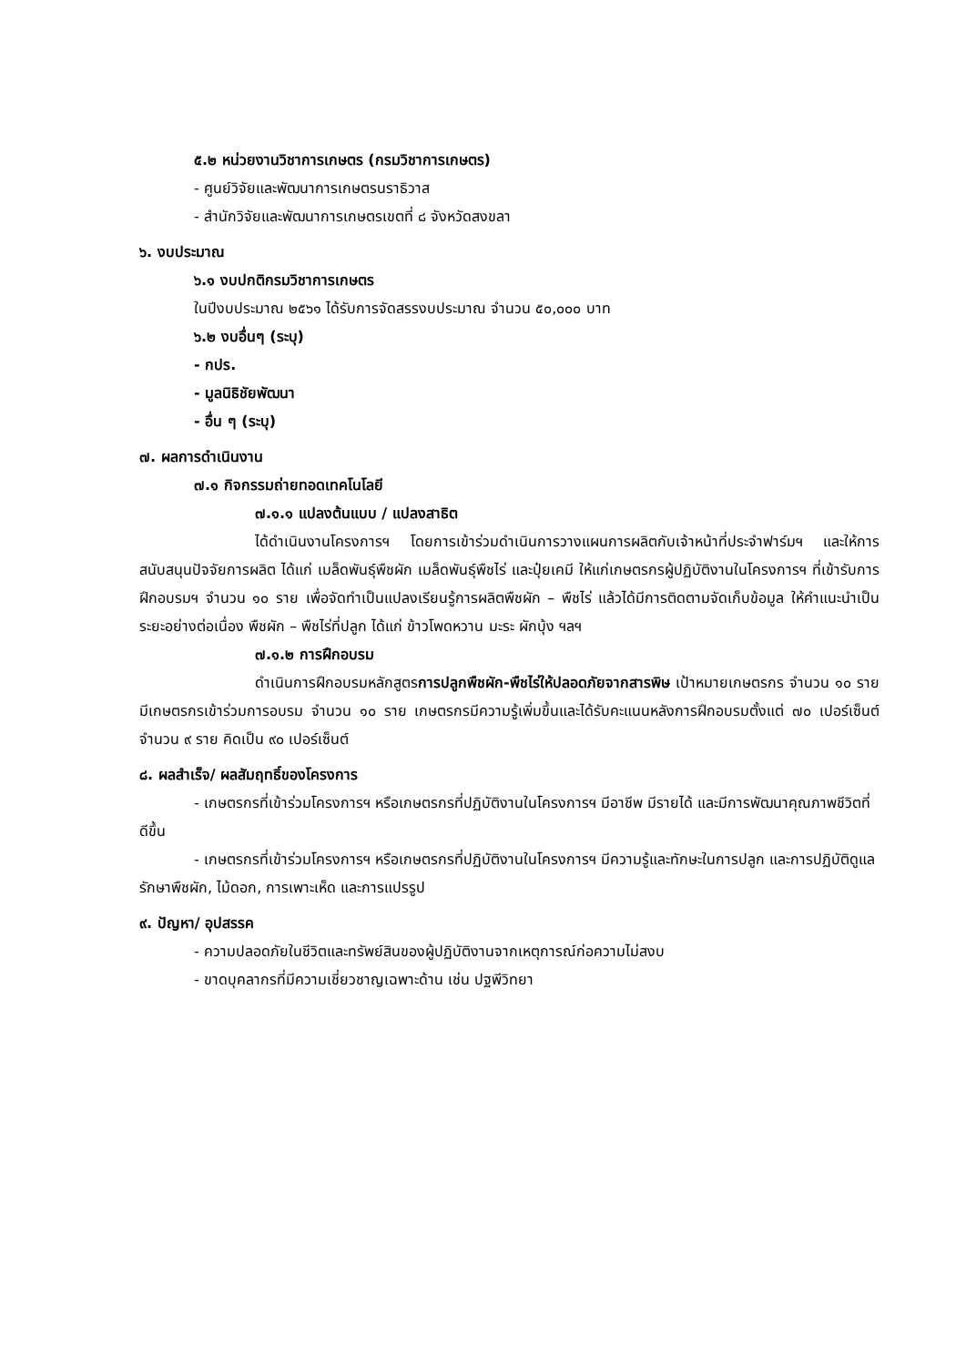๕.๒ หน่วยงานวิชาการเกษตร (กรมวิชาการเกษตร)
- ศูนย์วิจัยและพัฒนาการเกษตรนราธิวาส
- สำนักวิจัยและพัฒนาการเกษตรเขตที่ ๘ จังหวัดสงขลา
๖. งบประมาณ
๖.๑ งบปกติกรมวิชาการเกษตร
ในปีงบประมาณ ๒๕๖๑ ได้รับการจัดสรรงบประมาณ จำนวน ๕๐,๐๐๐ บาท
๖.๒ งบอื่นๆ (ระบุ)
- กปร.
- มูลนิธิชัยพัฒนา
- อื่น ๆ (ระบุ)
๗. ผลการดำเนินงาน
๗.๑ กิจกรรมถ่ายทอดเทคโนโลยี
๗.๑.๑ แปลงต้นแบบ / แปลงสาธิต
ได้ดำเนินงานโครงการฯ โดยการเข้าร่วมดำเนินการวางแผนการผลิตกับเจ้าหน้าที่ประจำฟาร์มฯ และให้การสนับสนุนปัจจัยการผลิต ได้แก่ เมล็ดพันธุ์พืชผัก เมล็ดพันธุ์พืชไร่ และปุ๋ยเคมี ให้แก่เกษตรกรผู้ปฏิบัติงานในโครงการฯ ที่เข้ารับการฝึกอบรมฯ จำนวน ๑๐ ราย เพื่อจัดทำเป็นแปลงเรียนรู้การผลิตพืชผัก – พืชไร่ แล้วได้มีการติดตามจัดเก็บข้อมูล ให้คำแนะนำเป็นระยะอย่างต่อเนื่อง พืชผัก – พืชไร่ที่ปลูก ได้แก่ ข้าวโพดหวาน มะระ ผักบุ้ง ฯลฯ
๗.๑.๒ การฝึกอบรม
ดำเนินการฝึกอบรมหลักสูตรการปลูกพืชผัก-พืชไร่ให้ปลอดภัยจากสารพิษ เป้าหมายเกษตรกร จำนวน ๑๐ ราย มีเกษตรกรเข้าร่วมการอบรม จำนวน ๑๐ ราย เกษตรกรมีความรู้เพิ่มขึ้นและได้รับคะแนนหลังการฝึกอบรมตั้งแต่ ๗๐ เปอร์เซ็นต์ จำนวน ๙ ราย คิดเป็น ๙๐ เปอร์เซ็นต์
๘. ผลสำเร็จ/ ผลสัมฤทธิ์ของโครงการ
- เกษตรกรที่เข้าร่วมโครงการฯ หรือเกษตรกรที่ปฏิบัติงานในโครงการฯ มีอาชีพ มีรายได้ และมีการพัฒนาคุณภาพชีวิตที่ดีขึ้น
- เกษตรกรที่เข้าร่วมโครงการฯ หรือเกษตรกรที่ปฏิบัติงานในโครงการฯ มีความรู้และทักษะในการปลูก และการปฏิบัติดูแลรักษาพืชผัก, ไม้ดอก, การเพาะเห็ด และการแปรรูป
๙. ปัญหา/ อุปสรรค
- ความปลอดภัยในชีวิตและทรัพย์สินของผู้ปฏิบัติงานจากเหตุการณ์ก่อความไม่สงบ
- ขาดบุคลากรที่มีความเชี่ยวชาญเฉพาะด้าน เช่น ปฐพีวิทยา